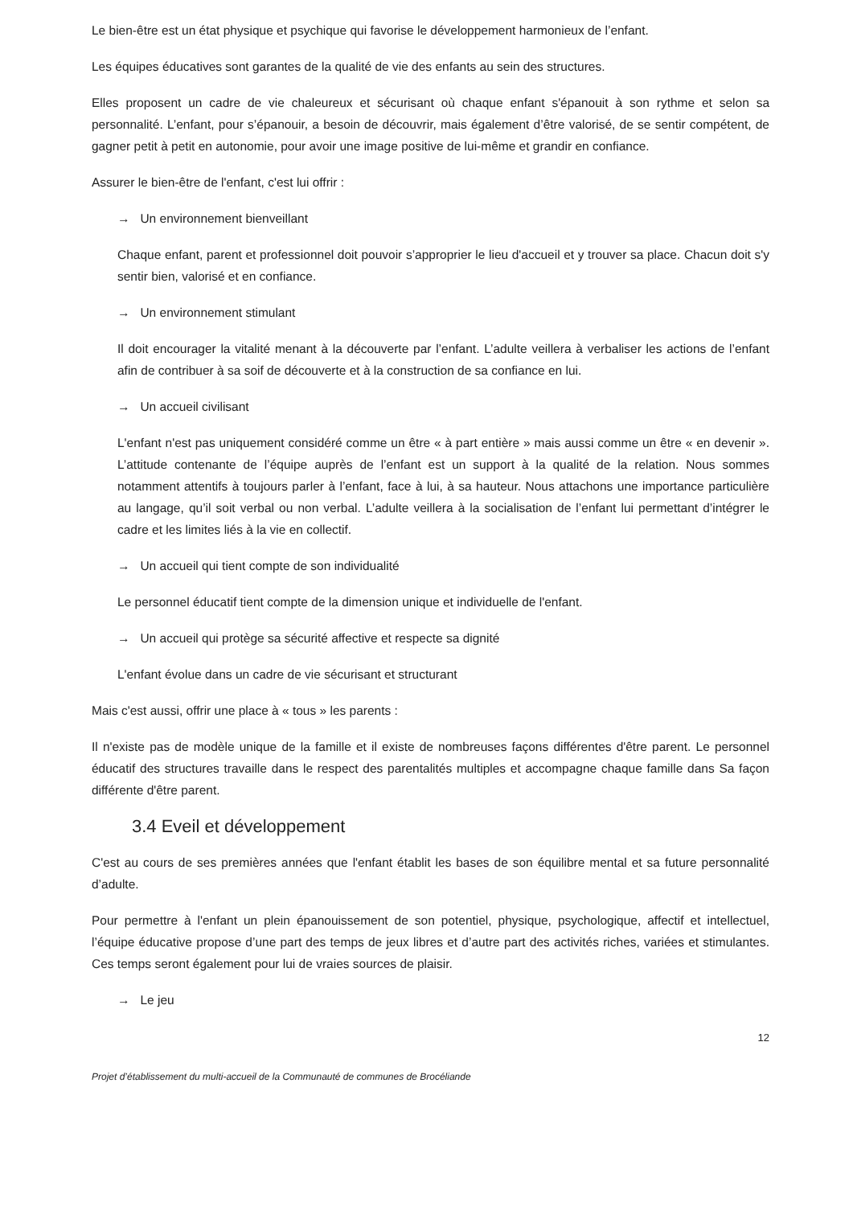Le bien-être est un état physique et psychique qui favorise le développement harmonieux de l’enfant.
Les équipes éducatives sont garantes de la qualité de vie des enfants au sein des structures.
Elles proposent un cadre de vie chaleureux et sécurisant où chaque enfant s'épanouit à son rythme et selon sa personnalité. L’enfant, pour s’épanouir, a besoin de découvrir, mais également d’être valorisé, de se sentir compétent, de gagner petit à petit en autonomie, pour avoir une image positive de lui-même et grandir en confiance.
Assurer le bien-être de l'enfant, c'est lui offrir :
→ Un environnement bienveillant
Chaque enfant, parent et professionnel doit pouvoir s’approprier le lieu d'accueil et y trouver sa place. Chacun doit s'y sentir bien, valorisé et en confiance.
→ Un environnement stimulant
Il doit encourager la vitalité menant à la découverte par l’enfant. L’adulte veillera à verbaliser les actions de l’enfant afin de contribuer à sa soif de découverte et à la construction de sa confiance en lui.
→ Un accueil civilisant
L'enfant n'est pas uniquement considéré comme un être « à part entière » mais aussi comme un être « en devenir ». L’attitude contenante de l’équipe auprès de l’enfant est un support à la qualité de la relation. Nous sommes notamment attentifs à toujours parler à l’enfant, face à lui, à sa hauteur. Nous attachons une importance particulière au langage, qu’il soit verbal ou non verbal. L’adulte veillera à la socialisation de l’enfant lui permettant d’intégrer le cadre et les limites liés à la vie en collectif.
→ Un accueil qui tient compte de son individualité
Le personnel éducatif tient compte de la dimension unique et individuelle de l'enfant.
→ Un accueil qui protège sa sécurité affective et respecte sa dignité
L'enfant évolue dans un cadre de vie sécurisant et structurant
Mais c'est aussi, offrir une place à « tous » les parents :
Il n'existe pas de modèle unique de la famille et il existe de nombreuses façons différentes d'être parent. Le personnel éducatif des structures travaille dans le respect des parentalités multiples et accompagne chaque famille dans Sa façon différente d'être parent.
3.4 Eveil et développement
C'est au cours de ses premières années que l'enfant établit les bases de son équilibre mental et sa future personnalité d’adulte.
Pour permettre à l'enfant un plein épanouissement de son potentiel, physique, psychologique, affectif et intellectuel, l’équipe éducative propose d’une part des temps de jeux libres et d’autre part des activités riches, variées et stimulantes. Ces temps seront également pour lui de vraies sources de plaisir.
→ Le jeu
12
Projet d’établissement du multi-accueil de la Communauté de communes de Brocéliande